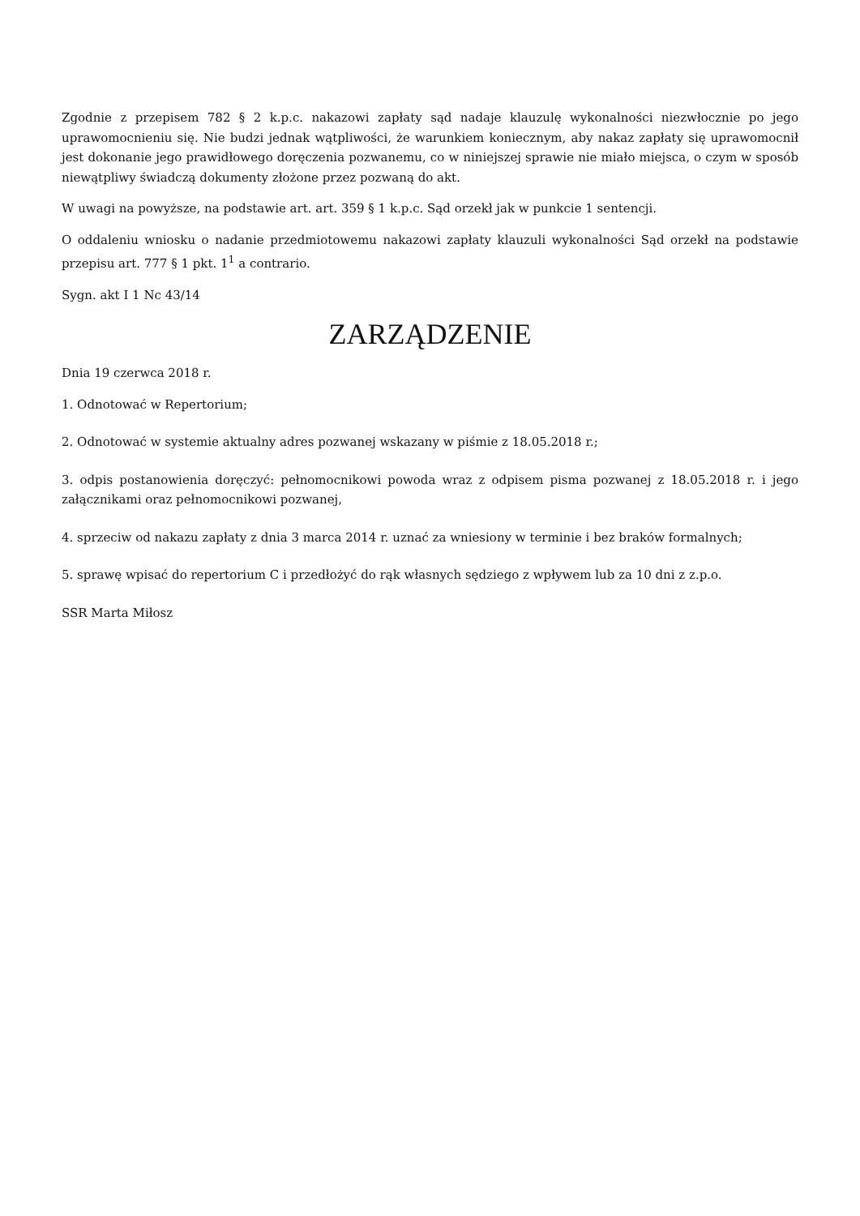Zgodnie z przepisem 782 § 2 k.p.c. nakazowi zapłaty sąd nadaje klauzulę wykonalności niezwłocznie po jego uprawomocnieniu się. Nie budzi jednak wątpliwości, że warunkiem koniecznym, aby nakaz zapłaty się uprawomocnił jest dokonanie jego prawidłowego doręczenia pozwanemu, co w niniejszej sprawie nie miało miejsca, o czym w sposób niewątpliwy świadczą dokumenty złożone przez pozwaną do akt.
W uwagi na powyższe, na podstawie art. art. 359 § 1 k.p.c. Sąd orzekł jak w punkcie 1 sentencji.
O oddaleniu wniosku o nadanie przedmiotowemu nakazowi zapłaty klauzuli wykonalności Sąd orzekł na podstawie przepisu art. 777 § 1 pkt. 1<sup>1</sup> a contrario.
Sygn. akt I 1 Nc 43/14
ZARZĄDZENIE
Dnia 19 czerwca 2018 r.
1. Odnotować w Repertorium;
2. Odnotować w systemie aktualny adres pozwanej wskazany w piśmie z 18.05.2018 r.;
3. odpis postanowienia doręczyć: pełnomocnikowi powoda wraz z odpisem pisma pozwanej z 18.05.2018 r. i jego załącznikami oraz pełnomocnikowi pozwanej,
4. sprzeciw od nakazu zapłaty z dnia 3 marca 2014 r. uznać za wniesiony w terminie i bez braków formalnych;
5. sprawę wpisać do repertorium C i przedłożyć do rąk własnych sędziego z wpływem lub za 10 dni z z.p.o.
SSR Marta Miłosz